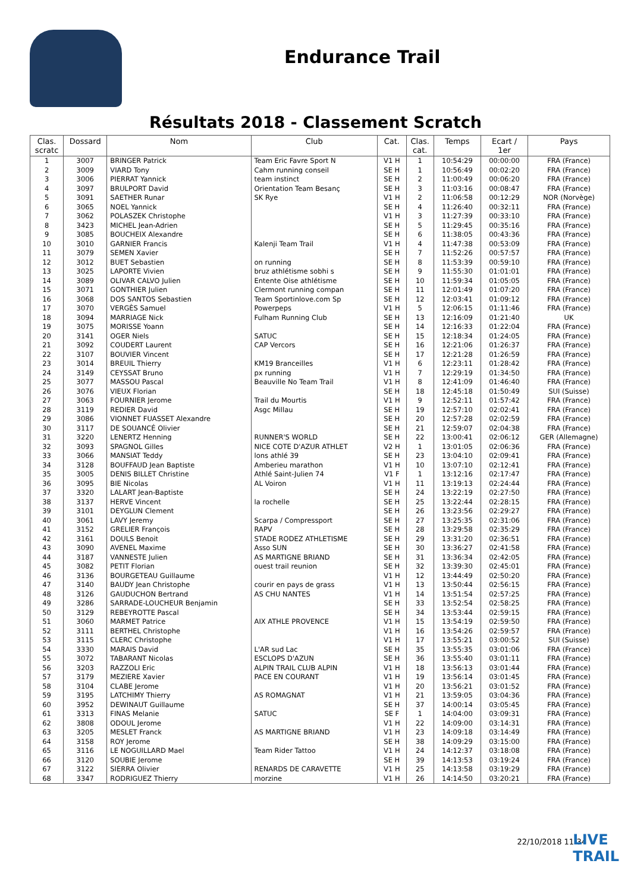Endurance Trail
Résultats 2018 - Classement Scratch
| Clas. scratc | Dossard | Nom | Club | Cat. | Clas. cat. | Temps | Ecart / 1er | Pays |
| --- | --- | --- | --- | --- | --- | --- | --- | --- |
| 1 | 3007 | BRINGER Patrick | Team Eric Favre Sport N | V1 H | 1 | 10:54:29 | 00:00:00 | FRA (France) |
| 2 | 3009 | VIARD Tony | Cahm running conseil | SE H | 1 | 10:56:49 | 00:02:20 | FRA (France) |
| 3 | 3006 | PIERRAT Yannick | team instinct | SE H | 2 | 11:00:49 | 00:06:20 | FRA (France) |
| 4 | 3097 | BRULPORT David | Orientation Team Besanç | SE H | 3 | 11:03:16 | 00:08:47 | FRA (France) |
| 5 | 3091 | SAETHER Runar | SK Rye | V1 H | 2 | 11:06:58 | 00:12:29 | NOR (Norvège) |
| 6 | 3065 | NOEL Yannick | | SE H | 4 | 11:26:40 | 00:32:11 | FRA (France) |
| 7 | 3062 | POLASZEK Christophe | | V1 H | 3 | 11:27:39 | 00:33:10 | FRA (France) |
| 8 | 3423 | MICHEL Jean-Adrien | | SE H | 5 | 11:29:45 | 00:35:16 | FRA (France) |
| 9 | 3085 | BOUCHEIX Alexandre | | SE H | 6 | 11:38:05 | 00:43:36 | FRA (France) |
| 10 | 3010 | GARNIER Francis | Kalenji Team Trail | V1 H | 4 | 11:47:38 | 00:53:09 | FRA (France) |
| 11 | 3079 | SEMEN Xavier | | SE H | 7 | 11:52:26 | 00:57:57 | FRA (France) |
| 12 | 3012 | BUET Sebastien | on running | SE H | 8 | 11:53:39 | 00:59:10 | FRA (France) |
| 13 | 3025 | LAPORTE Vivien | bruz athlétisme sobhi s | SE H | 9 | 11:55:30 | 01:01:01 | FRA (France) |
| 14 | 3089 | OLIVAR CALVO Julien | Entente Oise athlétisme | SE H | 10 | 11:59:34 | 01:05:05 | FRA (France) |
| 15 | 3071 | GONTHIER Julien | Clermont running compan | SE H | 11 | 12:01:49 | 01:07:20 | FRA (France) |
| 16 | 3068 | DOS SANTOS Sebastien | Team Sportinlove.com Sp | SE H | 12 | 12:03:41 | 01:09:12 | FRA (France) |
| 17 | 3070 | VERGÈS Samuel | Powerpeps | V1 H | 5 | 12:06:15 | 01:11:46 | FRA (France) |
| 18 | 3094 | MARRIAGE Nick | Fulham Running Club | SE H | 13 | 12:16:09 | 01:21:40 | UK |
| 19 | 3075 | MORISSE Yoann | | SE H | 14 | 12:16:33 | 01:22:04 | FRA (France) |
| 20 | 3141 | OGER Niels | SATUC | SE H | 15 | 12:18:34 | 01:24:05 | FRA (France) |
| 21 | 3092 | COUDERT Laurent | CAP Vercors | SE H | 16 | 12:21:06 | 01:26:37 | FRA (France) |
| 22 | 3107 | BOUVIER Vincent | | SE H | 17 | 12:21:28 | 01:26:59 | FRA (France) |
| 23 | 3014 | BREUIL Thierry | KM19 Branceilles | V1 H | 6 | 12:23:11 | 01:28:42 | FRA (France) |
| 24 | 3149 | CEYSSAT Bruno | px running | V1 H | 7 | 12:29:19 | 01:34:50 | FRA (France) |
| 25 | 3077 | MASSOU Pascal | Beauville No Team Trail | V1 H | 8 | 12:41:09 | 01:46:40 | FRA (France) |
| 26 | 3076 | VIEUX Florian | | SE H | 18 | 12:45:18 | 01:50:49 | SUI (Suisse) |
| 27 | 3063 | FOURNIER Jerome | Trail du Mourtis | V1 H | 9 | 12:52:11 | 01:57:42 | FRA (France) |
| 28 | 3119 | REDIER David | Asgc Millau | SE H | 19 | 12:57:10 | 02:02:41 | FRA (France) |
| 29 | 3086 | VIONNET FUASSET Alexandre | | SE H | 20 | 12:57:28 | 02:02:59 | FRA (France) |
| 30 | 3117 | DE SOUANCÉ Olivier | | SE H | 21 | 12:59:07 | 02:04:38 | FRA (France) |
| 31 | 3220 | LENERTZ Henning | RUNNER'S WORLD | SE H | 22 | 13:00:41 | 02:06:12 | GER (Allemagne) |
| 32 | 3093 | SPAGNOL Gilles | NICE COTE D'AZUR ATHLET | V2 H | 1 | 13:01:05 | 02:06:36 | FRA (France) |
| 33 | 3066 | MANSIAT Teddy | lons athlé 39 | SE H | 23 | 13:04:10 | 02:09:41 | FRA (France) |
| 34 | 3128 | BOUFFAUD Jean Baptiste | Amberieu marathon | V1 H | 10 | 13:07:10 | 02:12:41 | FRA (France) |
| 35 | 3005 | DENIS BILLET Christine | Athlé Saint-Julien 74 | V1 F | 1 | 13:12:16 | 02:17:47 | FRA (France) |
| 36 | 3095 | BIE Nicolas | AL Voiron | V1 H | 11 | 13:19:13 | 02:24:44 | FRA (France) |
| 37 | 3320 | LALART Jean-Baptiste | | SE H | 24 | 13:22:19 | 02:27:50 | FRA (France) |
| 38 | 3137 | HERVE Vincent | la rochelle | SE H | 25 | 13:22:44 | 02:28:15 | FRA (France) |
| 39 | 3101 | DEYGLUN Clement | | SE H | 26 | 13:23:56 | 02:29:27 | FRA (France) |
| 40 | 3061 | LAVY Jeremy | Scarpa / Compressport | SE H | 27 | 13:25:35 | 02:31:06 | FRA (France) |
| 41 | 3152 | GRELIER François | RAPV | SE H | 28 | 13:29:58 | 02:35:29 | FRA (France) |
| 42 | 3161 | DOULS Benoit | STADE RODEZ ATHLETISME | SE H | 29 | 13:31:20 | 02:36:51 | FRA (France) |
| 43 | 3090 | AVENEL Maxime | Asso SUN | SE H | 30 | 13:36:27 | 02:41:58 | FRA (France) |
| 44 | 3187 | VANNESTE Julien | AS MARTIGNE BRIAND | SE H | 31 | 13:36:34 | 02:42:05 | FRA (France) |
| 45 | 3082 | PETIT Florian | ouest trail reunion | SE H | 32 | 13:39:30 | 02:45:01 | FRA (France) |
| 46 | 3136 | BOURGETEAU Guillaume | | V1 H | 12 | 13:44:49 | 02:50:20 | FRA (France) |
| 47 | 3140 | BAUDY Jean Christophe | courir en pays de grass | V1 H | 13 | 13:50:44 | 02:56:15 | FRA (France) |
| 48 | 3126 | GAUDUCHON Bertrand | AS CHU NANTES | V1 H | 14 | 13:51:54 | 02:57:25 | FRA (France) |
| 49 | 3286 | SARRADE-LOUCHEUR Benjamin | | SE H | 33 | 13:52:54 | 02:58:25 | FRA (France) |
| 50 | 3129 | REBEYROTTE Pascal | | SE H | 34 | 13:53:44 | 02:59:15 | FRA (France) |
| 51 | 3060 | MARMET Patrice | AIX ATHLE PROVENCE | V1 H | 15 | 13:54:19 | 02:59:50 | FRA (France) |
| 52 | 3111 | BERTHEL Christophe | | V1 H | 16 | 13:54:26 | 02:59:57 | FRA (France) |
| 53 | 3115 | CLERC Christophe | | V1 H | 17 | 13:55:21 | 03:00:52 | SUI (Suisse) |
| 54 | 3330 | MARAIS David | L'AR sud Lac | SE H | 35 | 13:55:35 | 03:01:06 | FRA (France) |
| 55 | 3072 | TABARANT Nicolas | ESCLOPS D'AZUN | SE H | 36 | 13:55:40 | 03:01:11 | FRA (France) |
| 56 | 3203 | RAZZOLI Eric | ALPIN TRAIL CLUB ALPIN | V1 H | 18 | 13:56:13 | 03:01:44 | FRA (France) |
| 57 | 3179 | MEZIERE Xavier | PACE EN COURANT | V1 H | 19 | 13:56:14 | 03:01:45 | FRA (France) |
| 58 | 3104 | CLABE Jerome | | V1 H | 20 | 13:56:21 | 03:01:52 | FRA (France) |
| 59 | 3195 | LATCHIMY Thierry | AS ROMAGNAT | V1 H | 21 | 13:59:05 | 03:04:36 | FRA (France) |
| 60 | 3952 | DEWINAUT Guillaume | | SE H | 37 | 14:00:14 | 03:05:45 | FRA (France) |
| 61 | 3313 | FINAS Melanie | SATUC | SE F | 1 | 14:04:00 | 03:09:31 | FRA (France) |
| 62 | 3808 | ODOUL Jerome | | V1 H | 22 | 14:09:00 | 03:14:31 | FRA (France) |
| 63 | 3205 | MESLET Franck | AS MARTIGNE BRIAND | V1 H | 23 | 14:09:18 | 03:14:49 | FRA (France) |
| 64 | 3158 | ROY Jerome | | SE H | 38 | 14:09:29 | 03:15:00 | FRA (France) |
| 65 | 3116 | LE NOGUILLARD Mael | Team Rider Tattoo | V1 H | 24 | 14:12:37 | 03:18:08 | FRA (France) |
| 66 | 3120 | SOUBIE Jerome | | SE H | 39 | 14:13:53 | 03:19:24 | FRA (France) |
| 67 | 3122 | SIERRA Olivier | RENARDS DE CARAVETTE | V1 H | 25 | 14:13:58 | 03:19:29 | FRA (France) |
| 68 | 3347 | RODRIGUEZ Thierry | morzine | V1 H | 26 | 14:14:50 | 03:20:21 | FRA (France) |
22/10/2018 11:34
LIVE
TRAIL